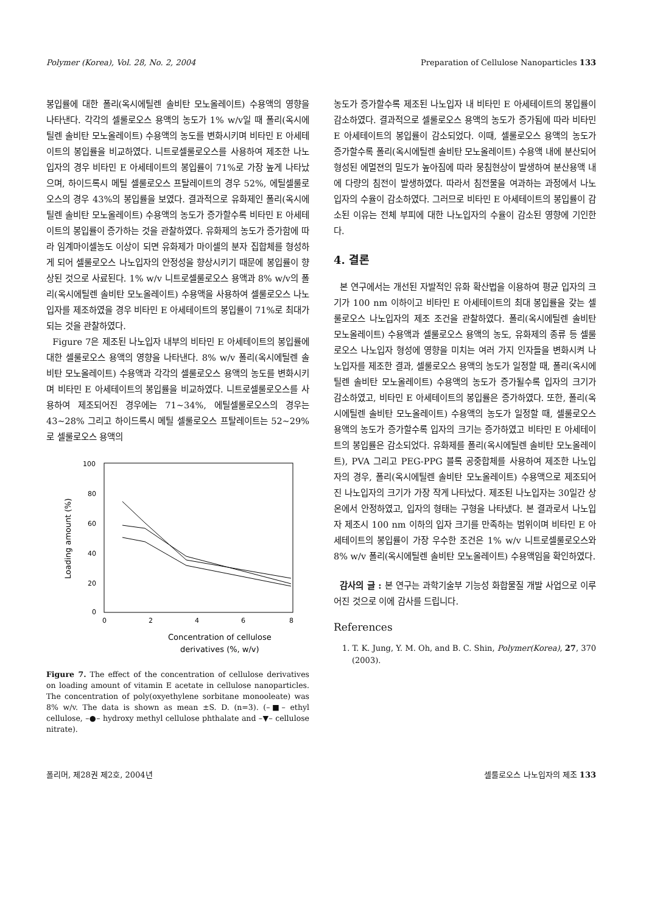Polymer (Korea), Vol. 28, No. 2, 2004 Preparation of Cellulose Nanoparticles 133
봉입률에 대한 폴리(옥시에틸렌 솔비탄 모노올레이트) 수용액의 영향을 나타낸다. 각각의 셀룰로오스 용액의 농도가 1% w/v일 때 폴리(옥시에틸렌 솔비탄 모노올레이트) 수용액의 농도를 변화시키며 비타민 E 아세테이트의 봉입률을 비교하였다. 니트로셀룰로오스를 사용하여 제조한 나노입자의 경우 비타민 E 아세테이트의 봉입률이 71%로 가장 높게 나타났으며, 하이드록시 메틸 셀룰로오스 프탈레이트의 경우 52%, 에틸셀룰로오스의 경우 43%의 봉입률을 보였다. 결과적으로 유화제인 폴리(옥시에틸렌 솔비탄 모노올레이트) 수용액의 농도가 증가할수록 비타민 E 아세테이트의 봉입률이 증가하는 것을 관찰하였다. 유화제의 농도가 증가함에 따라 임계마이셀농도 이상이 되면 유화제가 마이셀의 분자 집합체를 형성하게 되어 셀룰로오스 나노입자의 안정성을 향상시키기 때문에 봉입률이 향상된 것으로 사료된다. 1% w/v 니트로셀룰로오스 용액과 8% w/v의 폴리(옥시에틸렌 솔비탄 모노올레이트) 수용액을 사용하여 셀룰로오스 나노입자를 제조하였을 경우 비타민 E 아세테이트의 봉입률이 71%로 최대가 되는 것을 관찰하였다.
Figure 7은 제조된 나노입자 내부의 비타민 E 아세테이트의 봉입률에 대한 셀룰로오스 용액의 영향을 나타낸다. 8% w/v 폴리(옥시에틸렌 솔비탄 모노올레이트) 수용액과 각각의 셀룰로오스 용액의 농도를 변화시키며 비타민 E 아세테이트의 봉입률을 비교하였다. 니트로셀룰로오스를 사용하여 제조되어진 경우에는 71~34%, 에틸셀룰로오스의 경우는 43~28% 그리고 하이드록시 메틸 셀룰로오스 프탈레이트는 52~29%로 셀룰로오스 용액의
100
80
60
40
20
0
0
2
4
6
8
Loading amount (%)
Concentration of cellulose
derivatives (%, w/v)
Figure 7. The effect of the concentration of cellulose derivatives on loading amount of vitamin E acetate in cellulose nanoparticles. The concentration of poly(oxyethylene sorbitane monooleate) was 8% w/v. The data is shown as mean ±S. D. (n=3). (–■– ethyl cellulose, –●– hydroxy methyl cellulose phthalate and –▼– cellulose nitrate).
농도가 증가할수록 제조된 나노입자 내 비타민 E 아세테이트의 봉입률이 감소하였다. 결과적으로 셀룰로오스 용액의 농도가 증가됨에 따라 비타민 E 아세테이트의 봉입률이 감소되었다. 이때, 셀룰로오스 용액의 농도가 증가할수록 폴리(옥시에틸렌 솔비탄 모노올레이트) 수용액 내에 분산되어 형성된 에멀젼의 밀도가 높아짐에 따라 뭉침현상이 발생하여 분산용액 내에 다량의 침전이 발생하였다. 따라서 침전물을 여과하는 과정에서 나노입자의 수율이 감소하였다. 그러므로 비타민 E 아세테이트의 봉입률이 감소된 이유는 전체 부피에 대한 나노입자의 수율이 감소된 영향에 기인한다.
4. 결론
본 연구에서는 개선된 자발적인 유화 확산법을 이용하여 평균 입자의 크기가 100 nm 이하이고 비타민 E 아세테이트의 최대 봉입률을 갖는 셀룰로오스 나노입자의 제조 조건을 관찰하였다. 폴리(옥시에틸렌 솔비탄 모노올레이트) 수용액과 셀룰로오스 용액의 농도, 유화제의 종류 등 셀룰로오스 나노입자 형성에 영향을 미치는 여러 가지 인자들을 변화시켜 나노입자를 제조한 결과, 셀룰로오스 용액의 농도가 일정할 때, 폴리(옥시에틸렌 솔비탄 모노올레이트) 수용액의 농도가 증가될수록 입자의 크기가 감소하였고, 비타민 E 아세테이트의 봉입률은 증가하였다. 또한, 폴리(옥시에틸렌 솔비탄 모노올레이트) 수용액의 농도가 일정할 때, 셀룰로오스 용액의 농도가 증가할수록 입자의 크기는 증가하였고 비타민 E 아세테이트의 봉입률은 감소되었다. 유화제를 폴리(옥시에틸렌 솔비탄 모노올레이트), PVA 그리고 PEG-PPG 블록 공중합체를 사용하여 제조한 나노입자의 경우, 폴리(옥시에틸렌 솔비탄 모노올레이트) 수용액으로 제조되어진 나노입자의 크기가 가장 작게 나타났다. 제조된 나노입자는 30일간 상온에서 안정하였고, 입자의 형태는 구형을 나타냈다. 본 결과로서 나노입자 제조시 100 nm 이하의 입자 크기를 만족하는 범위이며 비타민 E 아세테이트의 봉입률이 가장 우수한 조건은 1% w/v 니트로셀룰로오스와 8% w/v 폴리(옥시에틸렌 솔비탄 모노올레이트) 수용액임을 확인하였다.
감사의 글 : 본 연구는 과학기술부 기능성 화합물질 개발 사업으로 이루어진 것으로 이에 감사를 드립니다.
References
1. T. K. Jung, Y. M. Oh, and B. C. Shin, Polymer(Korea), 27, 370 (2003).
폴리머, 제28권 제2호, 2004년 셀룰로오스 나노입자의 제조 133